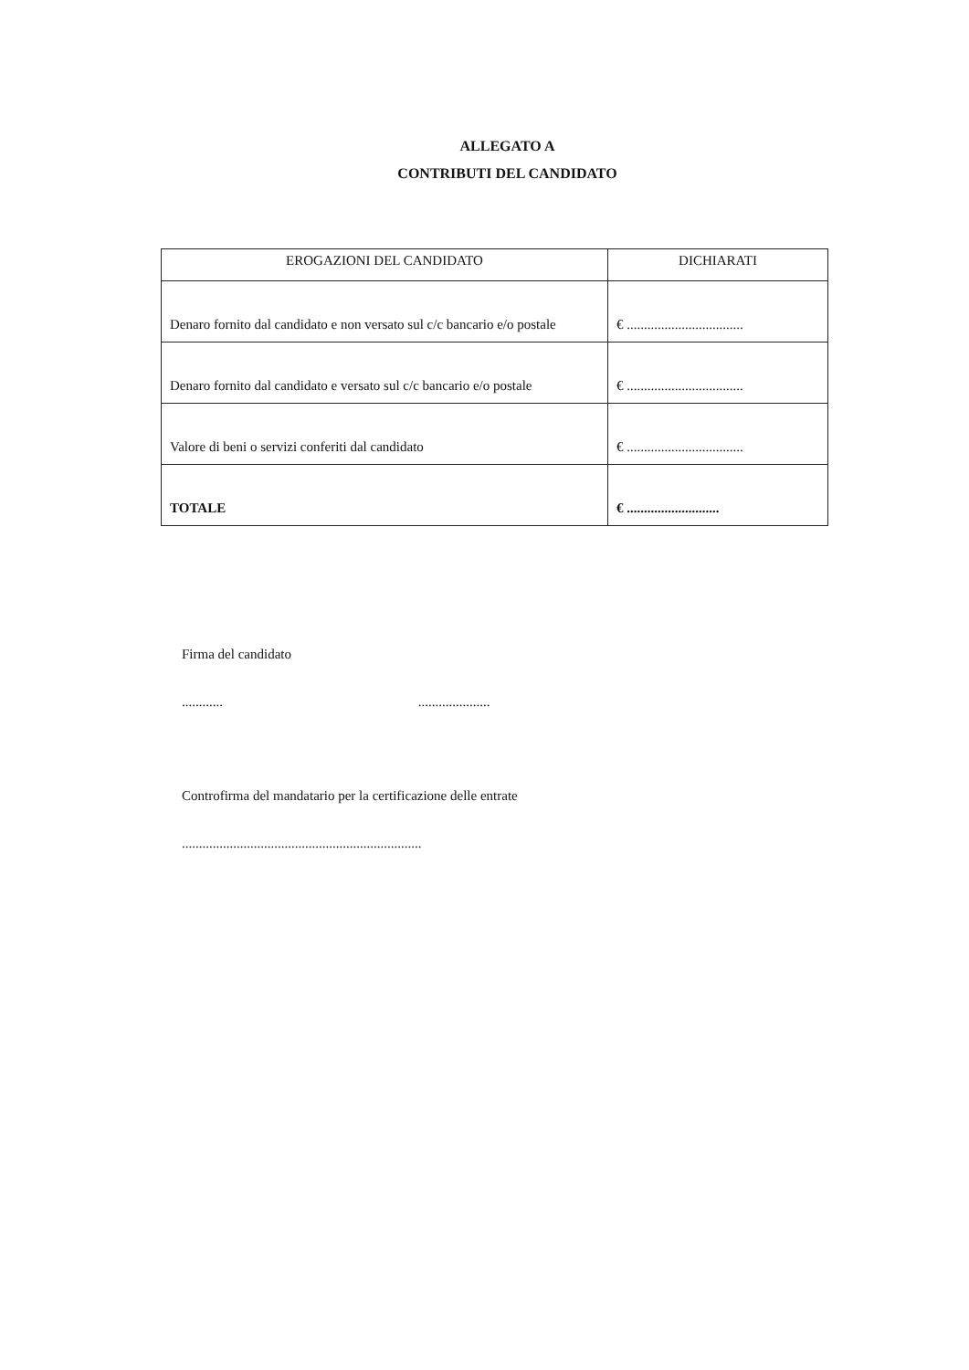ALLEGATO A
CONTRIBUTI DEL CANDIDATO
| EROGAZIONI DEL CANDIDATO | DICHIARATI |
| --- | --- |
| Denaro fornito dal candidato e non versato sul c/c bancario e/o postale | € .................................. |
| Denaro fornito dal candidato e versato sul c/c bancario e/o postale | € .................................. |
| Valore di beni o servizi conferiti dal candidato | € .................................. |
| TOTALE | € ........................... |
Firma del candidato
............ .....................
Controfirma del mandatario per la certificazione delle entrate
......................................................................